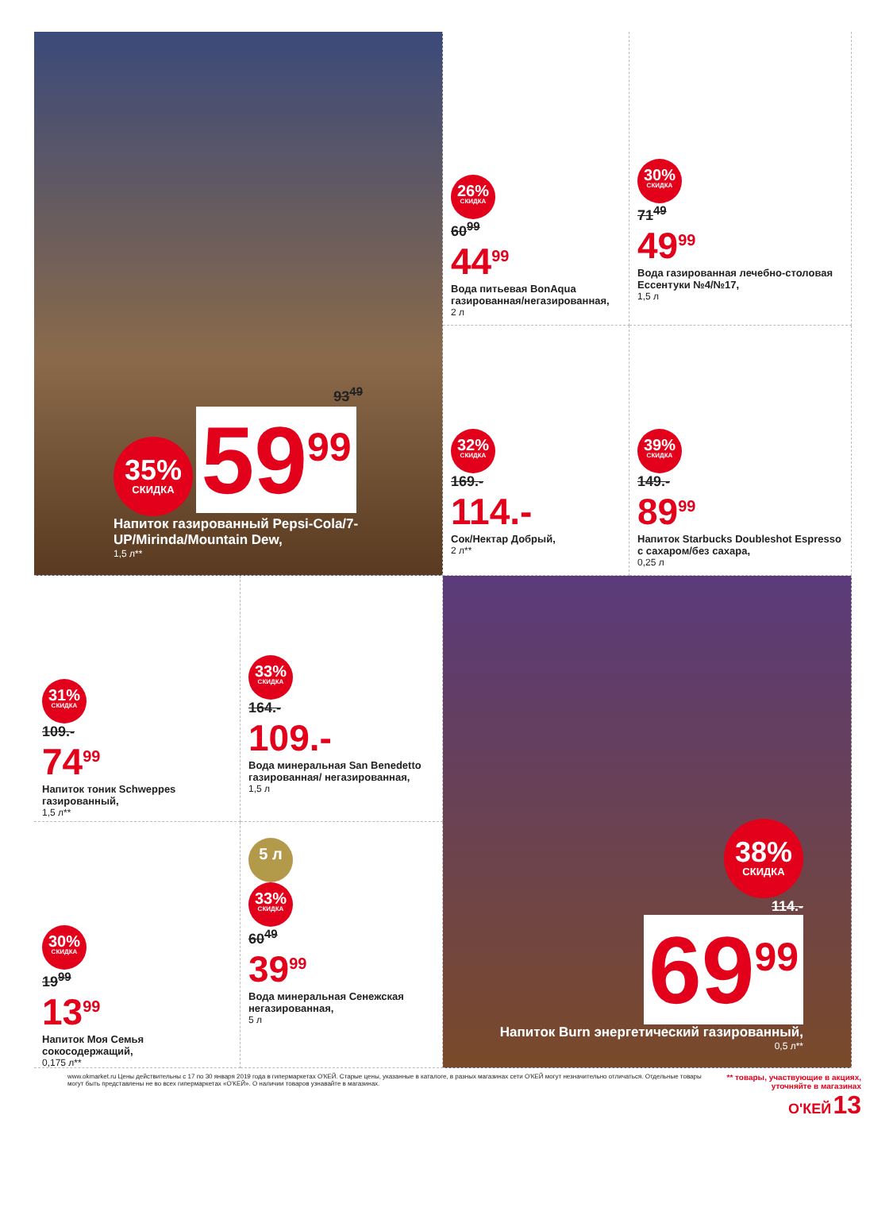93<sup>49</sup>
35% СКИДКА 59<sup>99</sup>
Напиток газированный Pepsi-Cola/7-UP/Mirinda/Mountain Dew,
1,5 л**
26% СКИДКА
60<sup>99</sup>
44<sup>99</sup>
Вода питьевая BonAqua газированная/негазированная,
2 л
30% СКИДКА
71<sup>49</sup>
49<sup>99</sup>
Вода газированная лечебно-столовая Ессентуки №4/№17,
1,5 л
32% СКИДКА
169.-
114.-
Сок/Нектар Добрый,
2 л**
39% СКИДКА
149.-
89<sup>99</sup>
Напиток Starbucks Doubleshot Espresso с сахаром/без сахара,
0,25 л
31% СКИДКА
109.-
74<sup>99</sup>
Напиток тоник Schweppes газированный,
1,5 л**
33% СКИДКА
164.-
109.-
Вода минеральная San Benedetto газированная/ негазированная,
1,5 л
30% СКИДКА
19<sup>99</sup>
13<sup>99</sup>
Напиток Моя Семья сокосодержащий,
0,175 л**
5 л
33% СКИДКА
60<sup>49</sup>
39<sup>99</sup>
Вода минеральная Сенежская негазированная,
5 л
38% СКИДКА
114.-
69<sup>99</sup>
Напиток Burn энергетический газированный,
0,5 л**
www.okmarket.ru Цены действительны с 17 по 30 января 2019 года в гипермаркетах О'КЕЙ. Старые цены, указанные в каталоге, в разных магазинах сети О'КЕЙ могут незначительно отличаться. Отдельные товары могут быть представлены не во всех гипермаркетах «О'КЕЙ». О наличии товаров узнавайте в магазинах.
** товары, участвующие в акциях, уточняйте в магазинах
О'КЕЙ 13